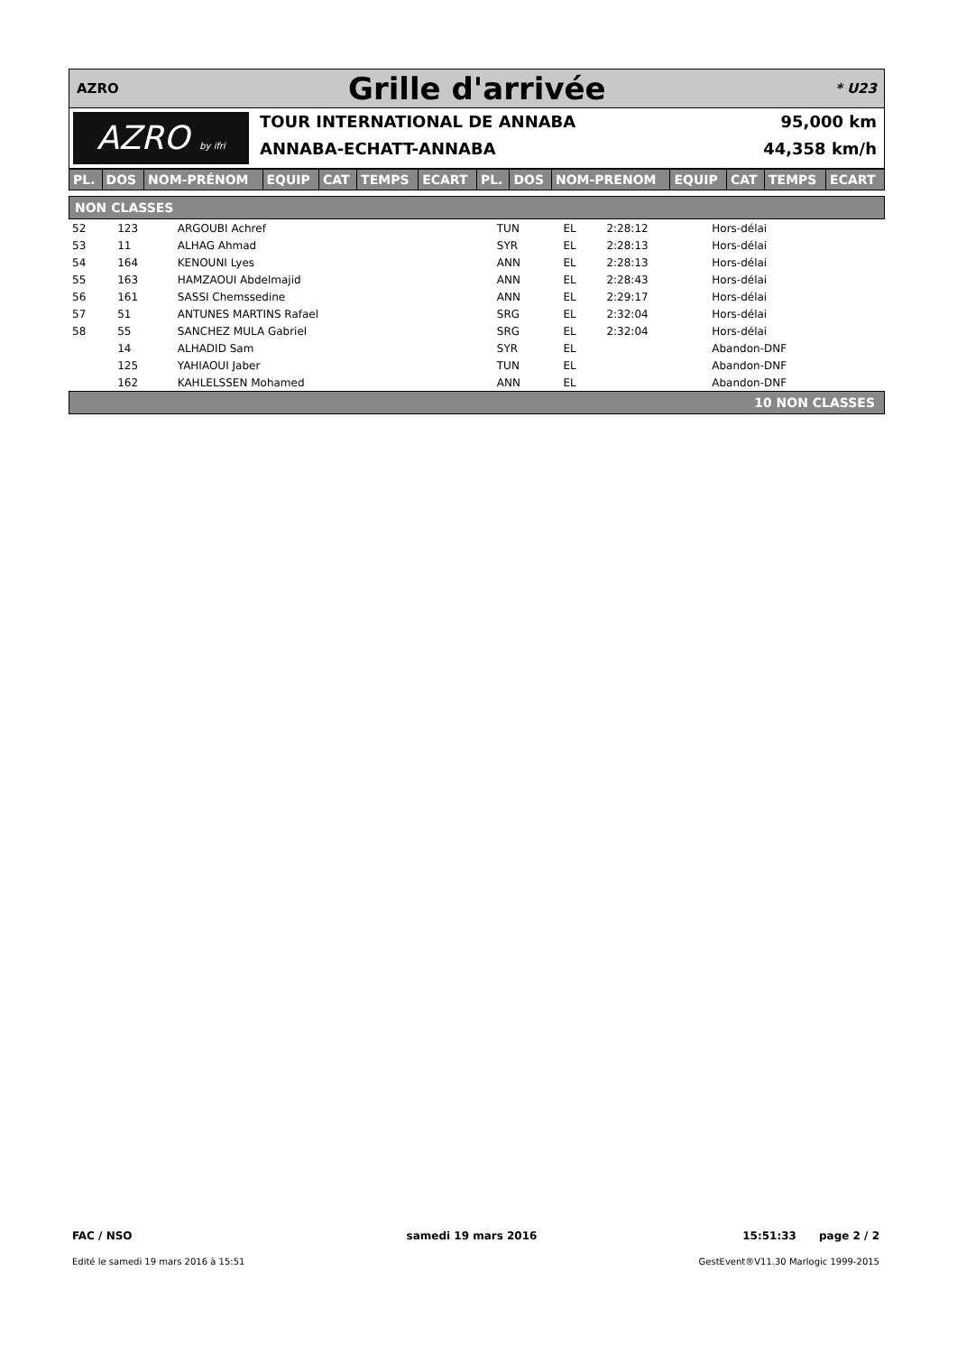AZRO
Grille d'arrivée
* U23
AZRO by ifri
TOUR INTERNATIONAL DE ANNABA 95,000 km
ANNABA-ECHATT-ANNABA 44,358 km/h
| PL. | DOS | NOM-PRÉNOM | EQUIP | CAT | TEMPS | ECART | PL. | DOS | NOM-PRENOM | EQUIP | CAT | TEMPS | ECART |
| --- | --- | --- | --- | --- | --- | --- | --- | --- | --- | --- | --- | --- | --- |
NON CLASSES
| 52 | 123 | ARGOUBI Achref | TUN | EL | 2:28:12 | Hors-délai |
| 53 | 11 | ALHAG Ahmad | SYR | EL | 2:28:13 | Hors-délai |
| 54 | 164 | KENOUNI Lyes | ANN | EL | 2:28:13 | Hors-délai |
| 55 | 163 | HAMZAOUI Abdelmajid | ANN | EL | 2:28:43 | Hors-délai |
| 56 | 161 | SASSI Chemssedine | ANN | EL | 2:29:17 | Hors-délai |
| 57 | 51 | ANTUNES MARTINS Rafael | SRG | EL | 2:32:04 | Hors-délai |
| 58 | 55 | SANCHEZ MULA Gabriel | SRG | EL | 2:32:04 | Hors-délai |
| | 14 | ALHADID Sam | SYR | EL | | Abandon-DNF |
| | 125 | YAHIAOUI Jaber | TUN | EL | | Abandon-DNF |
| | 162 | KAHLELSSEN Mohamed | ANN | EL | | Abandon-DNF |
10 NON CLASSES
FAC / NSO
Edité le samedi 19 mars 2016 à 15:51
samedi 19 mars 2016 15:51:33 page 2 / 2
GestEvent®V11.30 Marlogic 1999-2015